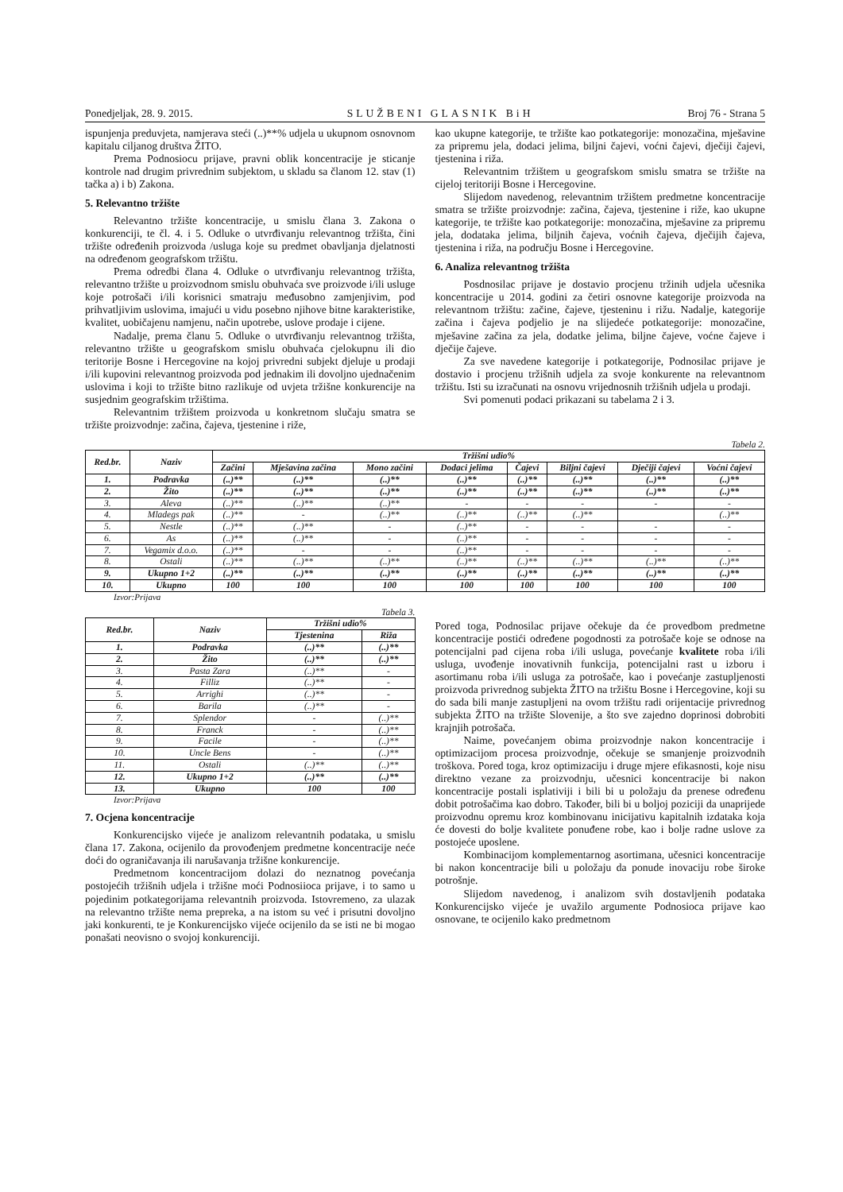Ponedjeljak, 28. 9. 2015. SLUŽBENI GLASNIK BiH Broj 76 - Strana 5
ispunjenja preduvjeta, namjerava steći (..)**% udjela u ukupnom osnovnom kapitalu ciljanog društva ŽITO.
Prema Podnosiocu prijave, pravni oblik koncentracije je sticanje kontrole nad drugim privrednim subjektom, u skladu sa članom 12. stav (1) tačka a) i b) Zakona.
5. Relevantno tržište
Relevantno tržište koncentracije, u smislu člana 3. Zakona o konkurenciji, te čl. 4. i 5. Odluke o utvrđivanju relevantnog tržišta, čini tržište određenih proizvoda /usluga koje su predmet obavljanja djelatnosti na određenom geografskom tržištu.
Prema odredbi člana 4. Odluke o utvrđivanju relevantnog tržišta, relevantno tržište u proizvodnom smislu obuhvaća sve proizvode i/ili usluge koje potrošači i/ili korisnici smatraju međusobno zamjenjivim, pod prihvatljivim uslovima, imajući u vidu posebno njihove bitne karakteristike, kvalitet, uobičajenu namjenu, način upotrebe, uslove prodaje i cijene.
Nadalje, prema članu 5. Odluke o utvrđivanju relevantnog tržišta, relevantno tržište u geografskom smislu obuhvaća cjelokupnu ili dio teritorije Bosne i Hercegovine na kojoj privredni subjekt djeluje u prodaji i/ili kupovini relevantnog proizvoda pod jednakim ili dovoljno ujednačenim uslovima i koji to tržište bitno razlikuje od uvjeta tržišne konkurencije na susjednim geografskim tržištima.
Relevantnim tržištem proizvoda u konkretnom slučaju smatra se tržište proizvodnje: začina, čajeva, tjestenine i riže,
kao ukupne kategorije, te tržište kao potkategorije: monozačina, mješavine za pripremu jela, dodaci jelima, biljni čajevi, voćni čajevi, dječiji čajevi, tjestenina i riža.
Relevantnim tržištem u geografskom smislu smatra se tržište na cijeloj teritoriji Bosne i Hercegovine.
Slijedom navedenog, relevantnim tržištem predmetne koncentracije smatra se tržište proizvodnje: začina, čajeva, tjestenine i riže, kao ukupne kategorije, te tržište kao potkategorije: monozačina, mješavine za pripremu jela, dodataka jelima, biljnih čajeva, voćnih čajeva, dječijih čajeva, tjestenina i riža, na području Bosne i Hercegovine.
6. Analiza relevantnog tržišta
Posdnosilac prijave je dostavio procjenu tržinih udjela učesnika koncentracije u 2014. godini za četiri osnovne kategorije proizvoda na relevantnom tržištu: začine, čajeve, tjesteninu i rižu. Nadalje, kategorije začina i čajeva podjelio je na slijedeće potkategorije: monozačine, mješavine začina za jela, dodatke jelima, biljne čajeve, voćne čajeve i dječije čajeve.
Za sve navedene kategorije i potkategorije, Podnosilac prijave je dostavio i procjenu tržišnih udjela za svoje konkurente na relevantnom tržištu. Isti su izračunati na osnovu vrijednosnih tržišnih udjela u prodaji.
Svi pomenuti podaci prikazani su tabelama 2 i 3.
Tabela 2.
| Red.br. | Naziv | Tržišni udio% | | | | | | | |
| --- | --- | --- | --- | --- | --- | --- | --- | --- | --- |
| | | Začini | Mješavina začina | Mono začini | Dodaci jelima | Čajevi | Biljni čajevi | Dječiji čajevi | Voćni čajevi |
| 1. | Podravka | (..)** | (..)** | (..)** | (..)** | (..)** | (..)** | (..)** | (..)** |
| 2. | Žito | (..)** | (..)** | (..)** | (..)** | (..)** | (..)** | (..)** | (..)** |
| 3. | Aleva | (..)** | (..)** | (..)** | - | - | - | - | - |
| 4. | Mladegs pak | (..)** | - | (..)** | (..)** | (..)** | (..)** | | (..)** |
| 5. | Nestle | (..)** | (..)** | - | (..)** | - | - | - | - |
| 6. | As | (..)** | (..)** | - | (..)** | - | - | - | - |
| 7. | Vegamix d.o.o. | (..)** | - | - | (..)** | - | - | - | - |
| 8. | Ostali | (..)** | (..)** | (..)** | (..)** | (..)** | (..)** | (..)** | (..)** |
| 9. | Ukupno 1+2 | (..)** | (..)** | (..)** | (..)** | (..)** | (..)** | (..)** | (..)** |
| 10. | Ukupno | 100 | 100 | 100 | 100 | 100 | 100 | 100 | 100 |
Izvor:Prijava
Tabela 3.
| Red.br. | Naziv | Tržišni udio% | |
| --- | --- | --- | --- |
| | | Tjestenina | Riža |
| 1. | Podravka | (..)** | (..)** |
| 2. | Žito | (..)** | (..)** |
| 3. | Pasta Zara | (..)** | - |
| 4. | Filliz | (..)** | - |
| 5. | Arrighi | (..)** | - |
| 6. | Barila | (..)** | - |
| 7. | Splendor | - | (..)** |
| 8. | Franck | - | (..)** |
| 9. | Facile | - | (..)** |
| 10. | Uncle Bens | - | (..)** |
| 11. | Ostali | (..)** | (..)** |
| 12. | Ukupno 1+2 | (..)** | (..)** |
| 13. | Ukupno | 100 | 100 |
Izvor:Prijava
7. Ocjena koncentracije
Konkurencijsko vijeće je analizom relevantnih podataka, u smislu člana 17. Zakona, ocijenilo da provođenjem predmetne koncentracije neće doći do ograničavanja ili narušavanja tržišne konkurencije.
Predmetnom koncentracijom dolazi do neznatnog povećanja postojećih tržišnih udjela i tržišne moći Podnosiioca prijave, i to samo u pojedinim potkategorijama relevantnih proizvoda. Istovremeno, za ulazak na relevantno tržište nema prepreka, a na istom su već i prisutni dovoljno jaki konkurenti, te je Konkurencijsko vijeće ocijenilo da se isti ne bi mogao ponašati neovisno o svojoj konkurenciji.
Pored toga, Podnosilac prijave očekuje da će provedbom predmetne koncentracije postići određene pogodnosti za potrošače koje se odnose na potencijalni pad cijena roba i/ili usluga, povećanje kvalitete roba i/ili usluga, uvođenje inovativnih funkcija, potencijalni rast u izboru i asortimanu roba i/ili usluga za potrošače, kao i povećanje zastupljenosti proizvoda privrednog subjekta ŽITO na tržištu Bosne i Hercegovine, koji su do sada bili manje zastupljeni na ovom tržištu radi orijentacije privrednog subjekta ŽITO na tržište Slovenije, a što sve zajedno doprinosi dobrobiti krajnjih potrošača.
Naime, povećanjem obima proizvodnje nakon koncentracije i optimizacijom procesa proizvodnje, očekuje se smanjenje proizvodnih troškova. Pored toga, kroz optimizaciju i druge mjere efikasnosti, koje nisu direktno vezane za proizvodnju, učesnici koncentracije bi nakon koncentracije postali isplativiji i bili bi u položaju da prenese određenu dobit potrošačima kao dobro. Također, bili bi u boljoj poziciji da unaprijede proizvodnu opremu kroz kombinovanu inicijativu kapitalnih izdataka koja će dovesti do bolje kvalitete ponuđene robe, kao i bolje radne uslove za postojeće uposlene.
Kombinacijom komplementarnog asortimana, učesnici koncentracije bi nakon koncentracije bili u položaju da ponude inovaciju robe široke potrošnje.
Slijedom navedenog, i analizom svih dostavljenih podataka Konkurencijsko vijeće je uvažilo argumente Podnosioca prijave kao osnovane, te ocijenilo kako predmetnom